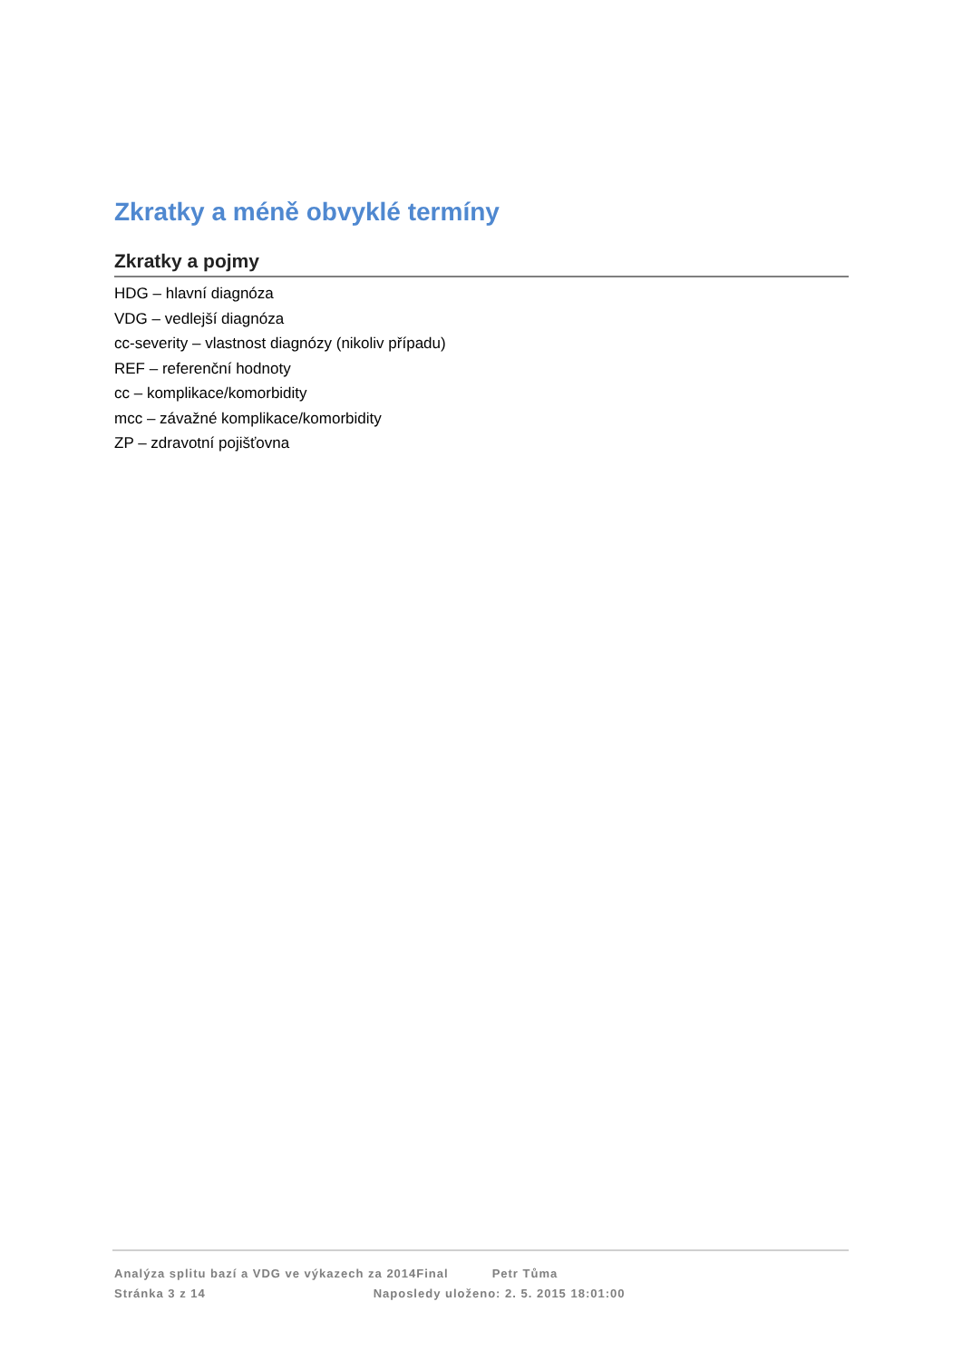Zkratky a méně obvyklé termíny
Zkratky a pojmy
HDG – hlavní diagnóza
VDG – vedlejší diagnóza
cc-severity – vlastnost diagnózy (nikoliv případu)
REF – referenční hodnoty
cc – komplikace/komorbidity
mcc – závažné komplikace/komorbidity
ZP – zdravotní pojišťovna
Analýza splitu bazí a VDG ve výkazech za 2014Final Petr Tůma
Stránka 3 z 14 Naposledy uloženo: 2. 5. 2015 18:01:00